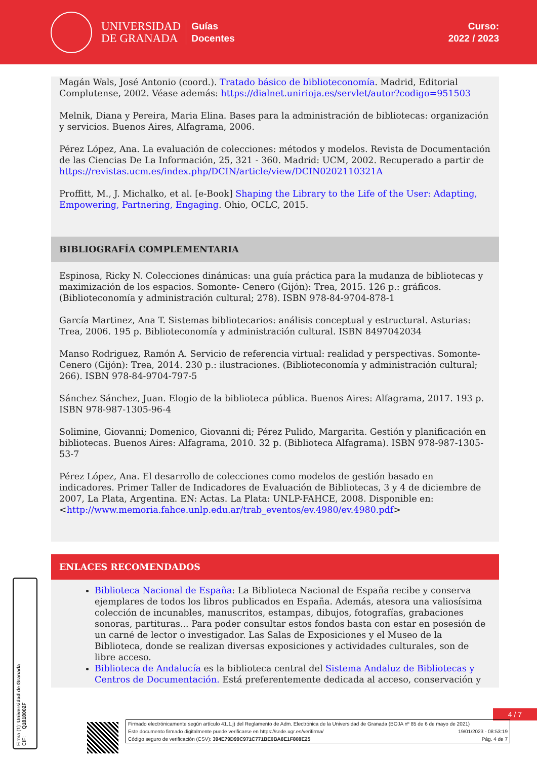UNIVERSIDAD
DE GRANADA
Guías
Docentes
Curso:
2022 / 2023
Magán Wals, José Antonio (coord.). Tratado básico de biblioteconomía. Madrid, Editorial Complutense, 2002. Véase además: https://dialnet.unirioja.es/servlet/autor?codigo=951503
Melnik, Diana y Pereira, Maria Elina. Bases para la administración de bibliotecas: organización y servicios. Buenos Aires, Alfagrama, 2006.
Pérez López, Ana. La evaluación de colecciones: métodos y modelos. Revista de Documentación de las Ciencias De La Información, 25, 321 - 360. Madrid: UCM, 2002. Recuperado a partir de https://revistas.ucm.es/index.php/DCIN/article/view/DCIN0202110321A
Proffitt, M., J. Michalko, et al. [e-Book] Shaping the Library to the Life of the User: Adapting, Empowering, Partnering, Engaging. Ohio, OCLC, 2015.
BIBLIOGRAFÍA COMPLEMENTARIA
Espinosa, Ricky N. Colecciones dinámicas: una guía práctica para la mudanza de bibliotecas y maximización de los espacios. Somonte- Cenero (Gijón): Trea, 2015. 126 p.: gráficos. (Biblioteconomía y administración cultural; 278). ISBN 978-84-9704-878-1
García Martinez, Ana T. Sistemas bibliotecarios: análisis conceptual y estructural. Asturias: Trea, 2006. 195 p. Biblioteconomía y administración cultural. ISBN 8497042034
Manso Rodriguez, Ramón A. Servicio de referencia virtual: realidad y perspectivas. Somonte- Cenero (Gijón): Trea, 2014. 230 p.: ilustraciones. (Biblioteconomía y administración cultural; 266). ISBN 978-84-9704-797-5
Sánchez Sánchez, Juan. Elogio de la biblioteca pública. Buenos Aires: Alfagrama, 2017. 193 p. ISBN 978-987-1305-96-4
Solimine, Giovanni; Domenico, Giovanni di; Pérez Pulido, Margarita. Gestión y planificación en bibliotecas. Buenos Aires: Alfagrama, 2010. 32 p. (Biblioteca Alfagrama). ISBN 978-987-1305-53-7
Pérez López, Ana. El desarrollo de colecciones como modelos de gestión basado en indicadores. Primer Taller de Indicadores de Evaluación de Bibliotecas, 3 y 4 de diciembre de 2007, La Plata, Argentina. EN: Actas. La Plata: UNLP-FAHCE, 2008. Disponible en: <http://www.memoria.fahce.unlp.edu.ar/trab_eventos/ev.4980/ev.4980.pdf>
ENLACES RECOMENDADOS
Biblioteca Nacional de España: La Biblioteca Nacional de España recibe y conserva ejemplares de todos los libros publicados en España. Además, atesora una valiosísima colección de incunables, manuscritos, estampas, dibujos, fotografías, grabaciones sonoras, partituras... Para poder consultar estos fondos basta con estar en posesión de un carné de lector o investigador. Las Salas de Exposiciones y el Museo de la Biblioteca, donde se realizan diversas exposiciones y actividades culturales, son de libre acceso.
Biblioteca de Andalucía es la biblioteca central del Sistema Andaluz de Bibliotecas y Centros de Documentación. Está preferentemente dedicada al acceso, conservación y
4 / 7
Firma (1): Universidad de Granada
CIF: Q1818002F
Firmado electrónicamente según artículo 41.1.j) del Reglamento de Adm. Electrónica de la Universidad de Granada (BOJA nº 85 de 6 de mayo de 2021)
Este documento firmado digitalmente puede verificarse en https://sede.ugr.es/verifirma/ 19/01/2023 - 08:53:19
Código seguro de verificación (CSV): 394E79D99C971C771BE0BA8E1F808E25 Pág. 4 de 7